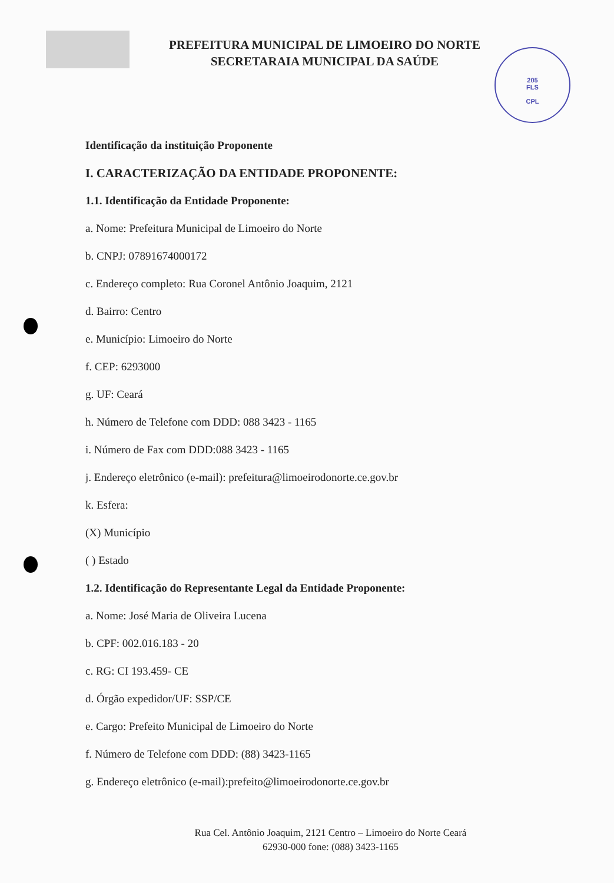205
FLS
CPL
PREFEITURA MUNICIPAL DE LIMOEIRO DO NORTE
SECRETARAIA MUNICIPAL DA SAÚDE
Identificação da instituição Proponente
I. CARACTERIZAÇÃO DA ENTIDADE PROPONENTE:
1.1. Identificação da Entidade Proponente:
a. Nome: Prefeitura Municipal de Limoeiro do Norte
b. CNPJ: 07891674000172
c. Endereço completo: Rua Coronel Antônio Joaquim, 2121
d. Bairro: Centro
e. Município: Limoeiro do Norte
f. CEP: 6293000
g. UF: Ceará
h. Número de Telefone com DDD: 088 3423 - 1165
i. Número de Fax com DDD:088 3423 - 1165
j. Endereço eletrônico (e-mail): prefeitura@limoeirodonorte.ce.gov.br
k. Esfera:
(X) Município
( ) Estado
1.2. Identificação do Representante Legal da Entidade Proponente:
a. Nome: José Maria de Oliveira Lucena
b. CPF: 002.016.183 - 20
c. RG: CI 193.459- CE
d. Órgão expedidor/UF: SSP/CE
e. Cargo: Prefeito Municipal de Limoeiro do Norte
f. Número de Telefone com DDD: (88) 3423-1165
g. Endereço eletrônico (e-mail):prefeito@limoeirodonorte.ce.gov.br
Rua Cel. Antônio Joaquim, 2121 Centro – Limoeiro do Norte Ceará
62930-000 fone: (088) 3423-1165